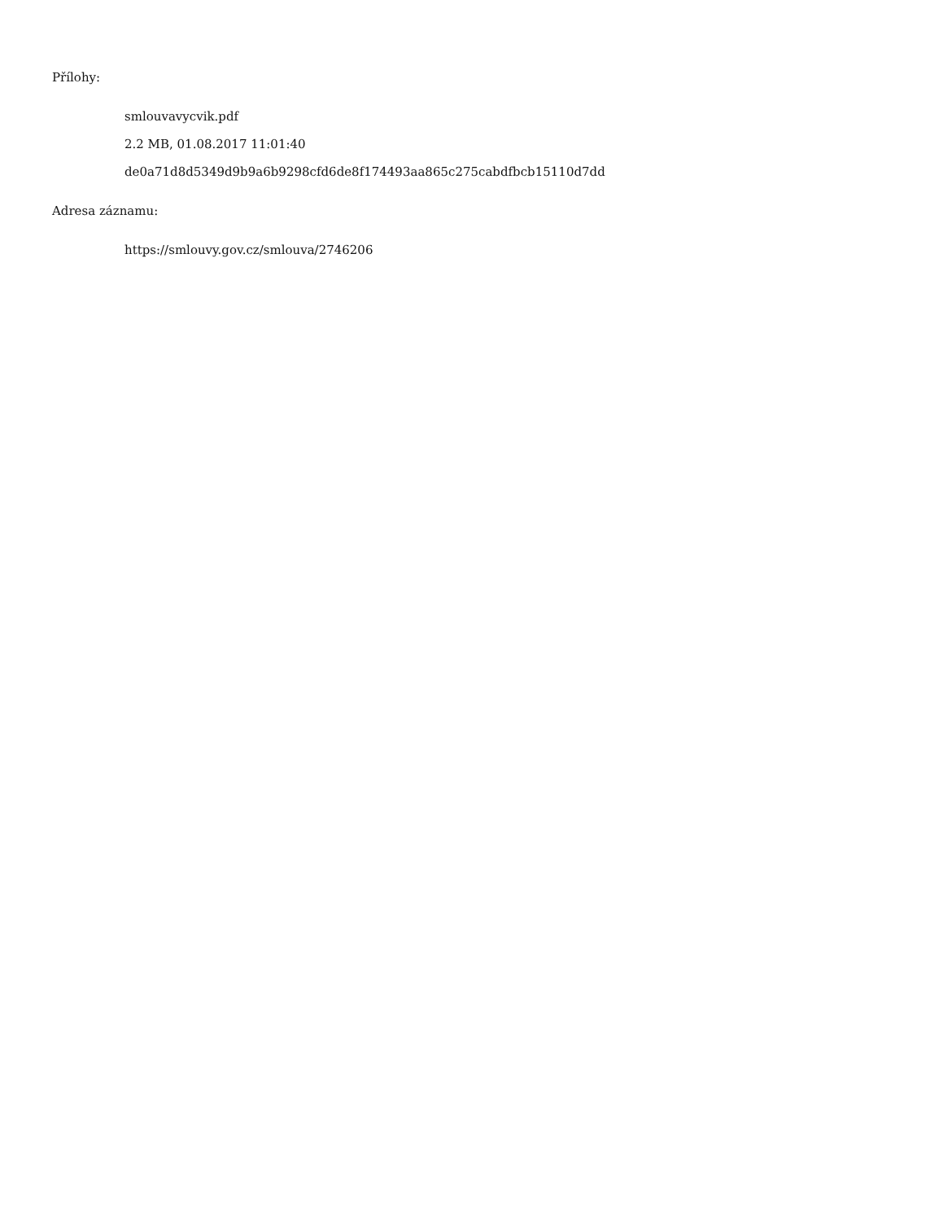Přílohy:
smlouvavycvik.pdf
2.2 MB, 01.08.2017 11:01:40
de0a71d8d5349d9b9a6b9298cfd6de8f174493aa865c275cabdfbcb15110d7dd
Adresa záznamu:
https://smlouvy.gov.cz/smlouva/2746206